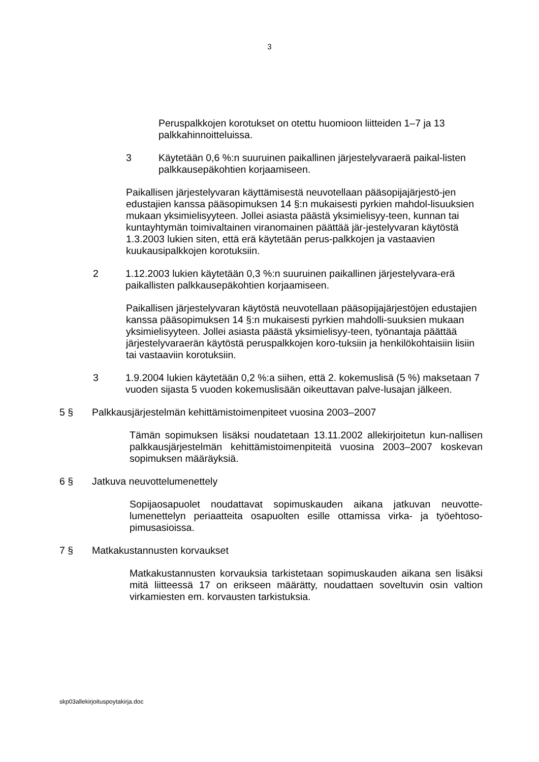3
Peruspalkkojen korotukset on otettu huomioon liitteiden 1–7 ja 13 palkkahinnoitteluissa.
3 Käytetään 0,6 %:n suuruinen paikallinen järjestelyvaraerä paikal-listen palkkausepäkohtien korjaamiseen.
Paikallisen järjestelyvaran käyttämisestä neuvotellaan pääsopijajärjestö-jen edustajien kanssa pääsopimuksen 14 §:n mukaisesti pyrkien mahdol-lisuuksien mukaan yksimielisyyteen. Jollei asiasta päästä yksimielisyy-teen, kunnan tai kuntayhtymän toimivaltainen viranomainen päättää jär-jestelyvaran käytöstä 1.3.2003 lukien siten, että erä käytetään perus-palkkojen ja vastaavien kuukausipalkkojen korotuksiin.
2 1.12.2003 lukien käytetään 0,3 %:n suuruinen paikallinen järjestelyvara-erä paikallisten palkkausepäkohtien korjaamiseen.
Paikallisen järjestelyvaran käytöstä neuvotellaan pääsopijajärjestöjen edustajien kanssa pääsopimuksen 14 §:n mukaisesti pyrkien mahdolli-suuksien mukaan yksimielisyyteen. Jollei asiasta päästä yksimielisyy-teen, työnantaja päättää järjestelyvaraerän käytöstä peruspalkkojen koro-tuksiin ja henkilökohtaisiin lisiin tai vastaaviin korotuksiin.
3 1.9.2004 lukien käytetään 0,2 %:a siihen, että 2. kokemuslisä (5 %) maksetaan 7 vuoden sijasta 5 vuoden kokemuslisään oikeuttavan palve-lusajan jälkeen.
5 § Palkkausjärjestelmän kehittämistoimenpiteet vuosina 2003–2007
Tämän sopimuksen lisäksi noudatetaan 13.11.2002 allekirjoitetun kun-nallisen palkkausjärjestelmän kehittämistoimenpiteitä vuosina 2003–2007 koskevan sopimuksen määräyksiä.
6 § Jatkuva neuvottelumenettely
Sopijaosapuolet noudattavat sopimuskauden aikana jatkuvan neuvotte-lumenettelyn periaatteita osapuolten esille ottamissa virka- ja työehtoso-pimusasioissa.
7 § Matkakustannusten korvaukset
Matkakustannusten korvauksia tarkistetaan sopimuskauden aikana sen lisäksi mitä liitteessä 17 on erikseen määrätty, noudattaen soveltuvin osin valtion virkamiesten em. korvausten tarkistuksia.
skp03allekirjoituspoytakirja.doc